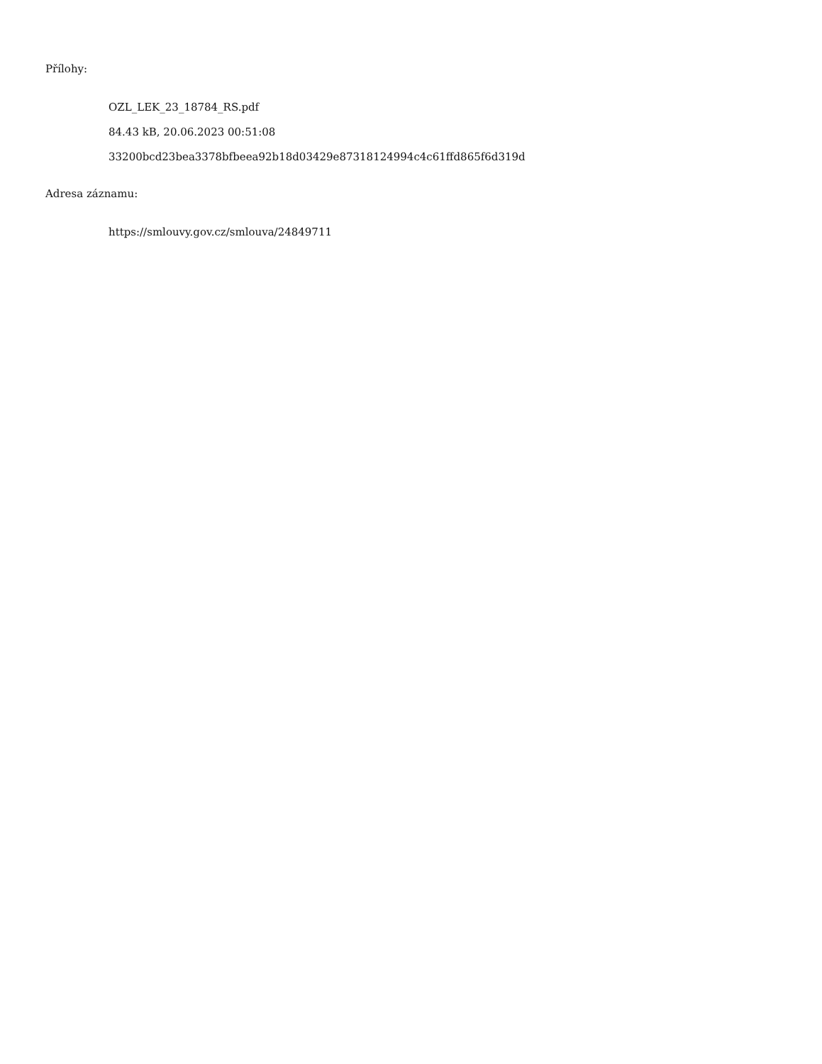Přílohy:
OZL_LEK_23_18784_RS.pdf
84.43 kB, 20.06.2023 00:51:08
33200bcd23bea3378bfbeea92b18d03429e87318124994c4c61ffd865f6d319d
Adresa záznamu:
https://smlouvy.gov.cz/smlouva/24849711